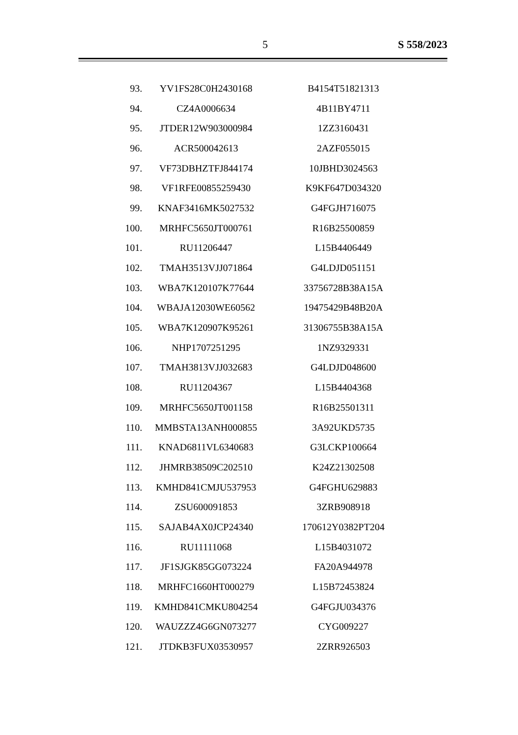5 S 558/2023
| 93. | YV1FS28C0H2430168 | B4154T51821313 |
| 94. | CZ4A0006634 | 4B11BY4711 |
| 95. | JTDER12W903000984 | 1ZZ3160431 |
| 96. | ACR500042613 | 2AZF055015 |
| 97. | VF73DBHZTFJ844174 | 10JBHD3024563 |
| 98. | VF1RFE00855259430 | K9KF647D034320 |
| 99. | KNAF3416MK5027532 | G4FGJH716075 |
| 100. | MRHFC5650JT000761 | R16B25500859 |
| 101. | RU11206447 | L15B4406449 |
| 102. | TMAH3513VJJ071864 | G4LDJD051151 |
| 103. | WBA7K120107K77644 | 33756728B38A15A |
| 104. | WBAJA12030WE60562 | 19475429B48B20A |
| 105. | WBA7K120907K95261 | 31306755B38A15A |
| 106. | NHP1707251295 | 1NZ9329331 |
| 107. | TMAH3813VJJ032683 | G4LDJD048600 |
| 108. | RU11204367 | L15B4404368 |
| 109. | MRHFC5650JT001158 | R16B25501311 |
| 110. | MMBSTA13ANH000855 | 3A92UKD5735 |
| 111. | KNAD6811VL6340683 | G3LCKP100664 |
| 112. | JHMRB38509C202510 | K24Z21302508 |
| 113. | KMHD841CMJU537953 | G4FGHU629883 |
| 114. | ZSU600091853 | 3ZRB908918 |
| 115. | SAJAB4AX0JCP24340 | 170612Y0382PT204 |
| 116. | RU11111068 | L15B4031072 |
| 117. | JF1SJGK85GG073224 | FA20A944978 |
| 118. | MRHFC1660HT000279 | L15B72453824 |
| 119. | KMHD841CMKU804254 | G4FGJU034376 |
| 120. | WAUZZZ4G6GN073277 | CYG009227 |
| 121. | JTDKB3FUX03530957 | 2ZRR926503 |